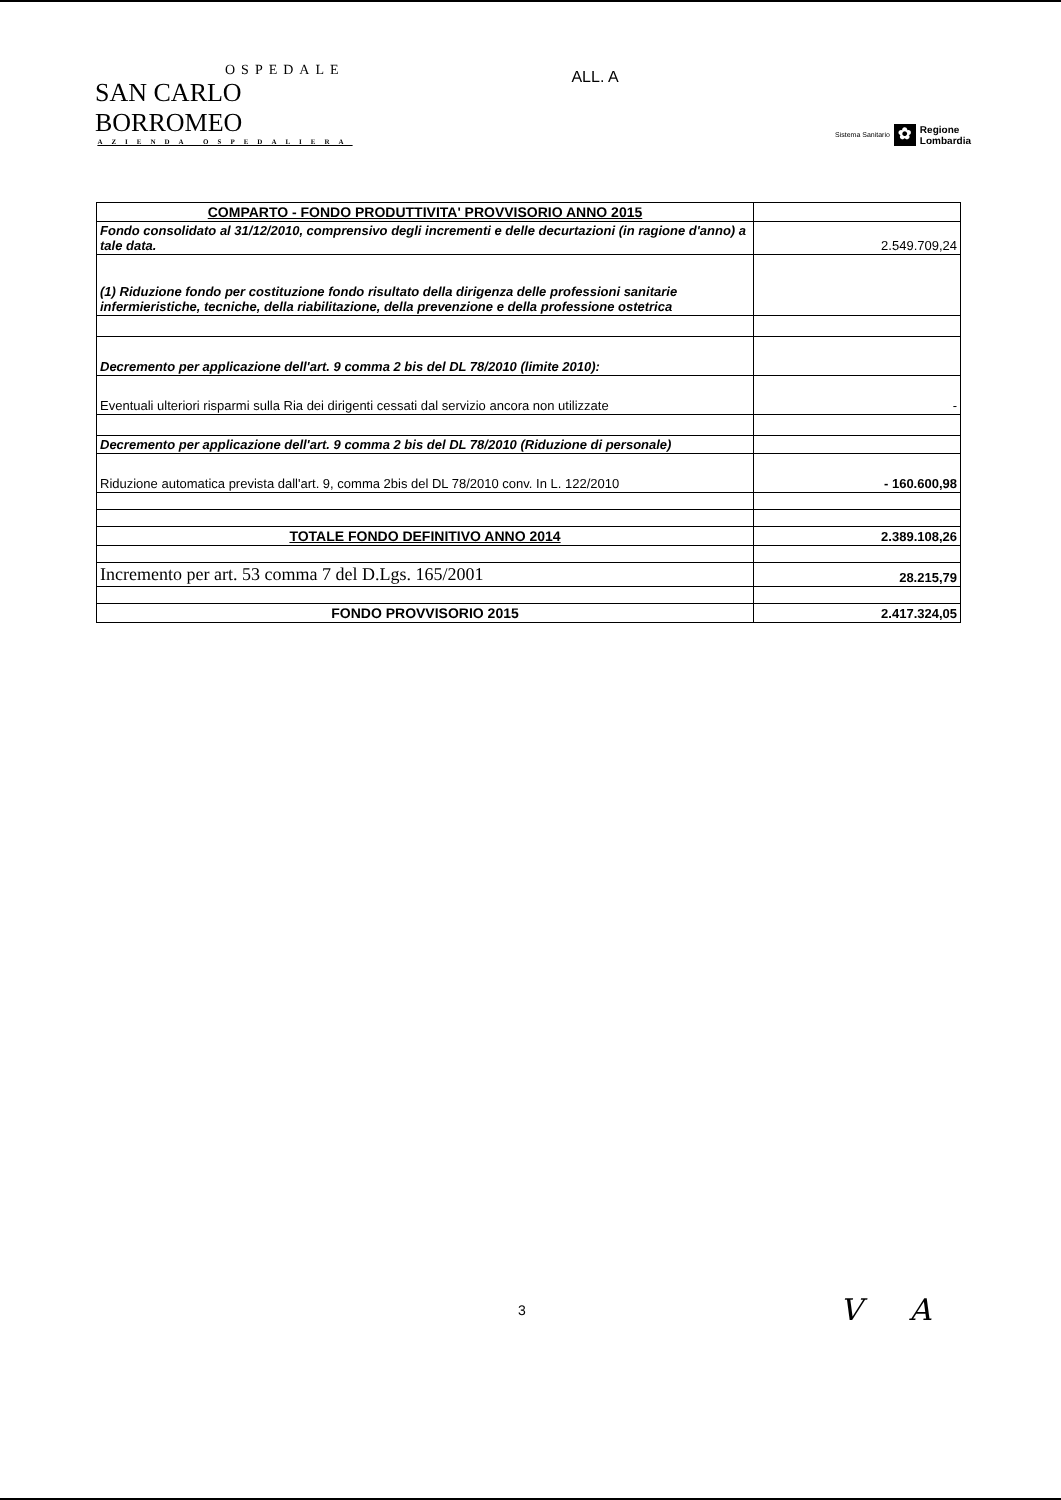OSPEDALE
SAN CARLO BORROMEO
AZIENDA OSPEDALIERA
ALL. A
Sistema Sanitario ✿ Regione
Lombardia
| COMPARTO - FONDO PRODUTTIVITA' PROVVISORIO ANNO 2015 | |
| Fondo consolidato al 31/12/2010, comprensivo degli incrementi e delle decurtazioni (in ragione d'anno) a tale data. | 2.549.709,24 |
| (1) Riduzione fondo per costituzione fondo risultato della dirigenza delle professioni sanitarie infermieristiche, tecniche, della riabilitazione, della prevenzione e della professione ostetrica | |
| Decremento per applicazione dell'art. 9 comma 2 bis del DL 78/2010 (limite 2010): | |
| Eventuali ulteriori risparmi sulla Ria dei dirigenti cessati dal servizio ancora non utilizzate | - |
| Decremento per applicazione dell'art. 9 comma 2 bis del DL 78/2010 (Riduzione di personale) | |
| Riduzione automatica prevista dall'art. 9, comma 2bis del DL 78/2010 conv. In L. 122/2010 | - 160.600,98 |
| TOTALE FONDO DEFINITIVO ANNO 2014 | 2.389.108,26 |
| Incremento per art. 53 comma 7 del D.Lgs. 165/2001 | 28.215,79 |
| FONDO PROVVISORIO 2015 | 2.417.324,05 |
3 V A